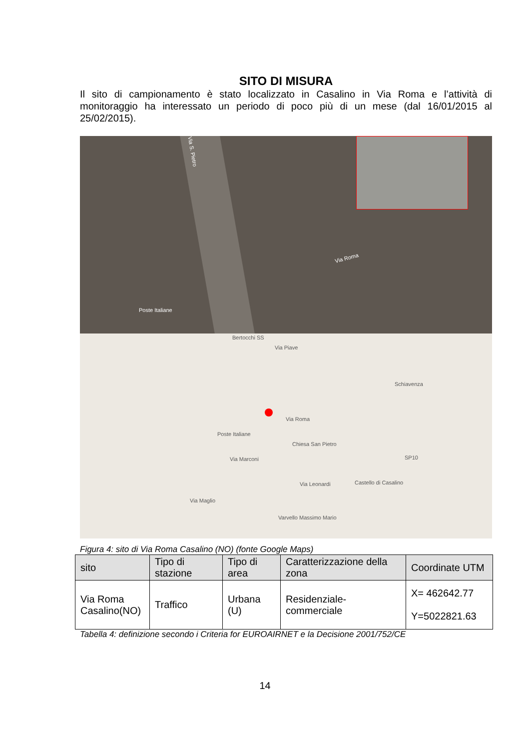SITO DI MISURA
Il sito di campionamento è stato localizzato in Casalino in Via Roma e l’attività di monitoraggio ha interessato un periodo di poco più di un mese (dal 16/01/2015 al 25/02/2015).
Via S. Pietro
Via Roma
Poste Italiane
Bertocchi SS
Via Piave
Schiavenza
Via Roma
Poste Italiane
Chiesa San Pietro
Via Marconi SP10
Via Leonardi Castello di Casalino
Via Maglio
Varvello Massimo Mario
Figura 4: sito di Via Roma Casalino (NO) (fonte Google Maps)
| sito | Tipo di stazione | Tipo di area | Caratterizzazione della zona | Coordinate UTM |
| --- | --- | --- | --- | --- |
| Via Roma Casalino(NO) | Traffico | Urbana (U) | Residenziale-commerciale | X= 462642.77 Y=5022821.63 |
Tabella 4: definizione secondo i Criteria for EUROAIRNET e la Decisione 2001/752/CE
14